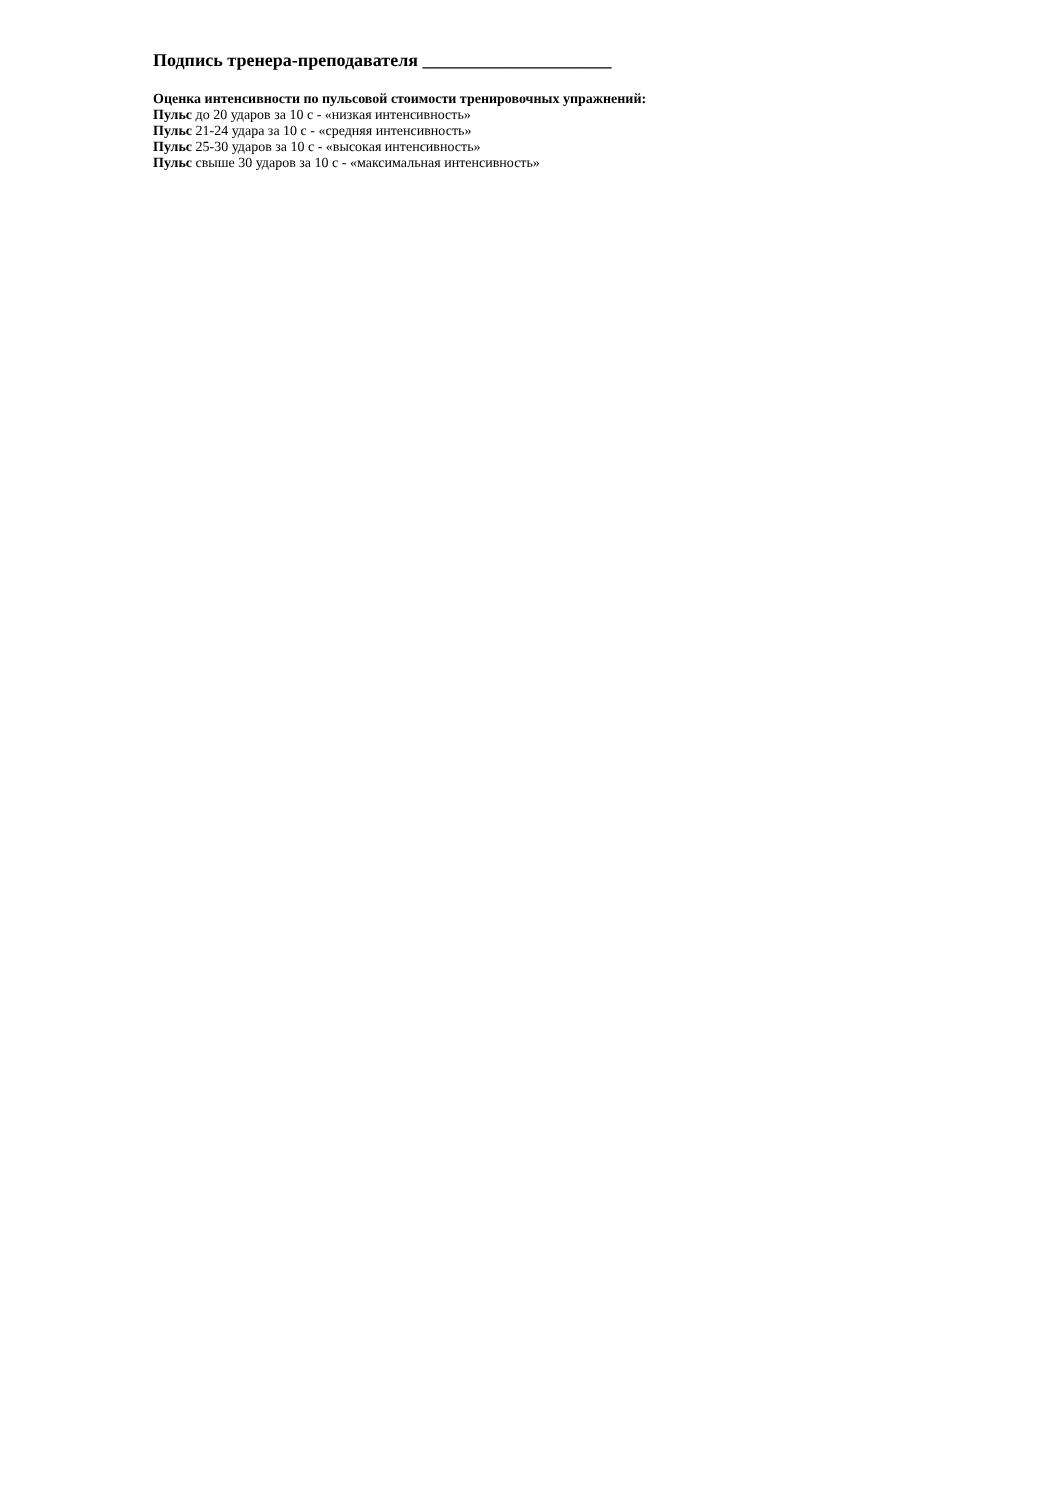Подпись тренера-преподавателя _____________________
Оценка интенсивности по пульсовой стоимости тренировочных упражнений:
Пульс до 20 ударов за 10 с - «низкая интенсивность»
Пульс 21-24 удара за 10 с - «средняя интенсивность»
Пульс 25-30 ударов за 10 с - «высокая интенсивность»
Пульс свыше 30 ударов за 10 с - «максимальная интенсивность»